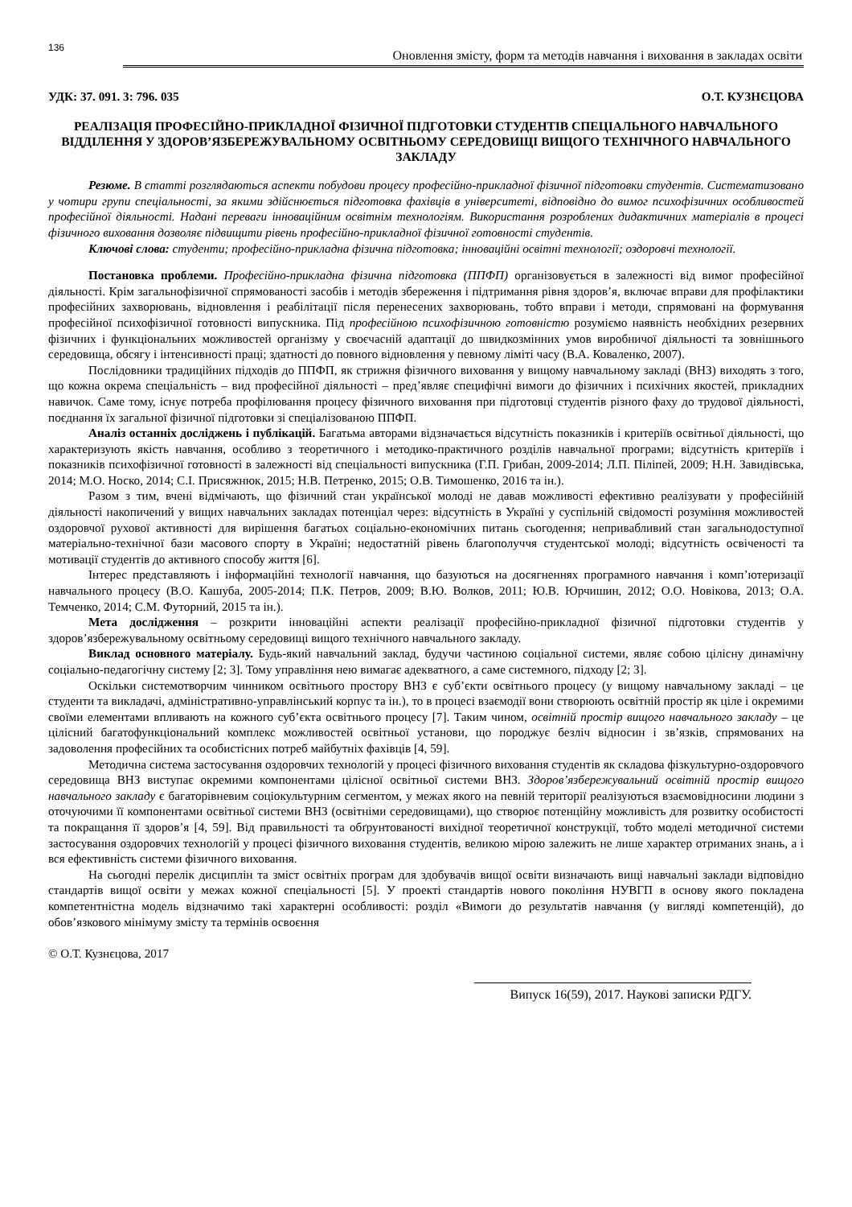136 Оновлення змісту, форм та методів навчання і виховання в закладах освіти
УДК: 37. 091. 3: 796. 035 О.Т. КУЗНЄЦОВА
РЕАЛІЗАЦІЯ ПРОФЕСІЙНО-ПРИКЛАДНОЇ ФІЗИЧНОЇ ПІДГОТОВКИ СТУДЕНТІВ СПЕЦІАЛЬНОГО НАВЧАЛЬНОГО ВІДДІЛЕННЯ У ЗДОРОВ’ЯЗБЕРЕЖУВАЛЬНОМУ ОСВІТНЬОМУ СЕРЕДОВИЩІ ВИЩОГО ТЕХНІЧНОГО НАВЧАЛЬНОГО ЗАКЛАДУ
Резюме. В статті розглядаються аспекти побудови процесу професійно-прикладної фізичної підготовки студентів. Систематизовано у чотири групи спеціальності, за якими здійснюється підготовка фахівців в університеті, відповідно до вимог психофізичних особливостей професійної діяльності. Надані переваги інноваційним освітнім технологіям. Використання розроблених дидактичних матеріалів в процесі фізичного виховання дозволяє підвищити рівень професійно-прикладної фізичної готовності студентів.
Ключові слова: студенти; професійно-прикладна фізична підготовка; інноваційні освітні технології; оздоровчі технології.
Постановка проблеми. Професійно-прикладна фізична підготовка (ППФП) організовується в залежності від вимог професійної діяльності. Крім загальнофізичної спрямованості засобів і методів збереження і підтримання рівня здоров’я, включає вправи для профілактики професійних захворювань, відновлення і реабілітації після перенесених захворювань, тобто вправи і методи, спрямовані на формування професійної психофізичної готовності випускника. Під професійною психофізичною готовністю розуміємо наявність необхідних резервних фізичних і функціональних можливостей організму у своєчасній адаптації до швидкозмінних умов виробничої діяльності та зовнішнього середовища, обсягу і інтенсивності праці; здатності до повного відновлення у певному ліміті часу (В.А. Коваленко, 2007).
Послідовники традиційних підходів до ППФП, як стрижня фізичного виховання у вищому навчальному закладі (ВНЗ) виходять з того, що кожна окрема спеціальність – вид професійної діяльності – пред’являє специфічні вимоги до фізичних і психічних якостей, прикладних навичок. Саме тому, існує потреба профілювання процесу фізичного виховання при підготовці студентів різного фаху до трудової діяльності, поєднання їх загальної фізичної підготовки зі спеціалізованою ППФП.
Аналіз останніх досліджень і публікацій. Багатьма авторами відзначається відсутність показників і критеріїв освітньої діяльності, що характеризують якість навчання, особливо з теоретичного і методико-практичного розділів навчальної програми; відсутність критеріїв і показників психофізичної готовності в залежності від спеціальності випускника (Г.П. Грибан, 2009-2014; Л.П. Пілiпей, 2009; Н.Н. Завидівська, 2014; М.О. Носко, 2014; С.І. Присяжнюк, 2015; Н.В. Петренко, 2015; О.В. Тимошенко, 2016 та ін.).
Разом з тим, вчені відмічають, що фізичний стан української молоді не давав можливості ефективно реалізувати у професійній діяльності накопичений у вищих навчальних закладах потенціал через: відсутність в Україні у суспільній свідомості розуміння можливостей оздоровчої рухової активності для вирішення багатьох соціально-економічних питань сьогодення; непривабливий стан загальнодоступної матеріально-технічної бази масового спорту в Україні; недостатній рівень благополуччя студентської молоді; відсутність освіченості та мотивації студентів до активного способу життя [6].
Інтерес представляють і інформаційні технології навчання, що базуються на досягненнях програмного навчання і комп’ютеризації навчального процесу (В.О. Кашуба, 2005-2014; П.К. Петров, 2009; В.Ю. Волков, 2011; Ю.В. Юрчишин, 2012; О.О. Новікова, 2013; О.А. Темченко, 2014; С.М. Футорний, 2015 та ін.).
Мета дослідження – розкрити інноваційні аспекти реалізації професійно-прикладної фізичної підготовки студентів у здоров’язбережувальному освітньому середовищі вищого технічного навчального закладу.
Виклад основного матеріалу. Будь-який навчальний заклад, будучи частиною соціальної системи, являє собою цілісну динамічну соціально-педагогічну систему [2; 3]. Тому управління нею вимагає адекватного, а саме системного, підходу [2; 3].
Оскільки системотворчим чинником освітнього простору ВНЗ є суб’єкти освітнього процесу (у вищому навчальному закладі – це студенти та викладачі, адміністративно-управлінський корпус та ін.), то в процесі взаємодії вони створюють освітній простір як ціле і окремими своїми елементами впливають на кожного суб’єкта освітнього процесу [7]. Таким чином, освітній простір вищого навчального закладу – це цілісний багатофункціональний комплекс можливостей освітньої установи, що породжує безліч відносин і зв’язків, спрямованих на задоволення професійних та особистісних потреб майбутніх фахівців [4, 59].
Методична система застосування оздоровчих технологій у процесі фізичного виховання студентів як складова фізкультурно-оздоровчого середовища ВНЗ виступає окремими компонентами цілісної освітньої системи ВНЗ. Здоров’язбережувальний освітній простір вищого навчального закладу є багаторівневим соціокультурним сегментом, у межах якого на певній території реалізуються взаємовідносини людини з оточуючими її компонентами освітньої системи ВНЗ (освітніми середовищами), що створює потенційну можливість для розвитку особистості та покращання її здоров’я [4, 59]. Від правильності та обґрунтованості вихідної теоретичної конструкції, тобто моделі методичної системи застосування оздоровчих технологій у процесі фізичного виховання студентів, великою мірою залежить не лише характер отриманих знань, а і вся ефективність системи фізичного виховання.
На сьогодні перелік дисциплін та зміст освітніх програм для здобувачів вищої освіти визначають вищі навчальні заклади відповідно стандартів вищої освіти у межах кожної спеціальності [5]. У проекті стандартів нового покоління НУВГП в основу якого покладена компетентністна модель відзначимо такі характерні особливості: розділ «Вимоги до результатів навчання (у вигляді компетенцій), до обов’язкового мінімуму змісту та термінів освоєння
© О.Т. Кузнєцова, 2017
Випуск 16(59), 2017. Наукові записки РДГУ.